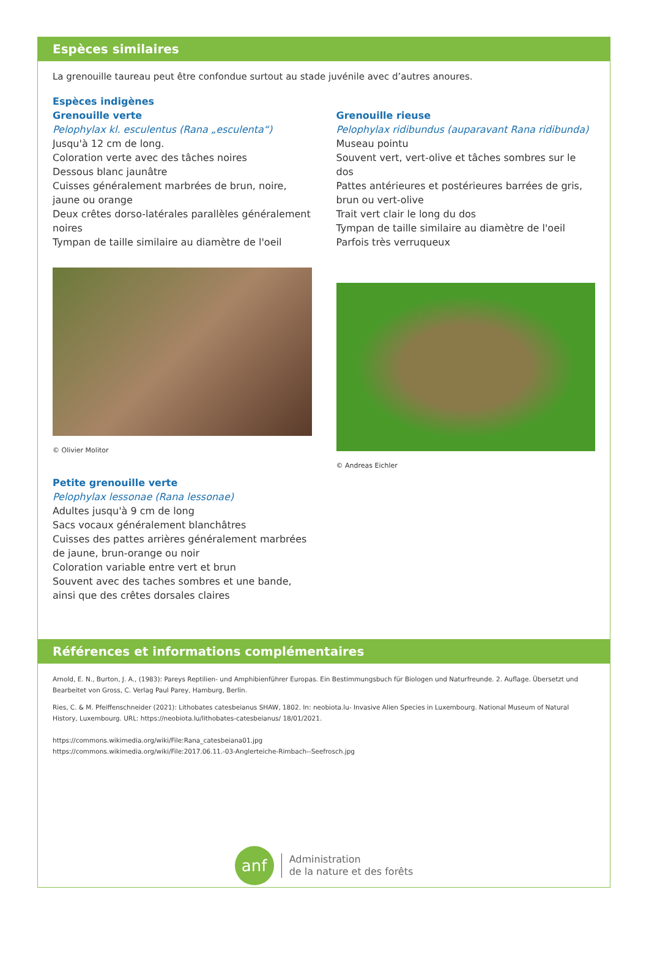Espèces similaires
La grenouille taureau peut être confondue surtout au stade juvénile avec d’autres anoures.
Espèces indigènes
Grenouille verte
Pelophylax kl. esculentus (Rana „esculenta“)
Jusqu'à 12 cm de long.
Coloration verte avec des tâches noires
Dessous blanc jaunâtre
Cuisses généralement marbrées de brun, noire, jaune ou orange
Deux crêtes dorso-latérales parallèles généralement noires
Tympan de taille similaire au diamètre de l'oeil
© Olivier Molitor
Petite grenouille verte
Pelophylax lessonae (Rana lessonae)
Adultes jusqu'à 9 cm de long
Sacs vocaux généralement blanchâtres
Cuisses des pattes arrières généralement marbrées de jaune, brun-orange ou noir
Coloration variable entre vert et brun
Souvent avec des taches sombres et une bande, ainsi que des crêtes dorsales claires
Grenouille rieuse
Pelophylax ridibundus (auparavant Rana ridibunda)
Museau pointu
Souvent vert, vert-olive et tâches sombres sur le dos
Pattes antérieures et postérieures barrées de gris, brun ou vert-olive
Trait vert clair le long du dos
Tympan de taille similaire au diamètre de l'oeil
Parfois très verruqueux
© Andreas Eichler
Références et informations complémentaires
Arnold, E. N., Burton, J. A., (1983): Pareys Reptilien- und Amphibienführer Europas. Ein Bestimmungsbuch für Biologen und Naturfreunde. 2. Auflage. Übersetzt und Bearbeitet von Gross, C. Verlag Paul Parey, Hamburg, Berlin.
Ries, C. & M. Pfeiffenschneider (2021): Lithobates catesbeianus SHAW, 1802. In: neobiota.lu- Invasive Alien Species in Luxembourg. National Museum of Natural History, Luxembourg. URL: https://neobiota.lu/lithobates-catesbeianus/ 18/01/2021.
https://commons.wikimedia.org/wiki/File:Rana_catesbeiana01.jpg
https://commons.wikimedia.org/wiki/File:2017.06.11.-03-Anglerteiche-Rimbach--Seefrosch.jpg
anf
Administration
de la nature et des forêts